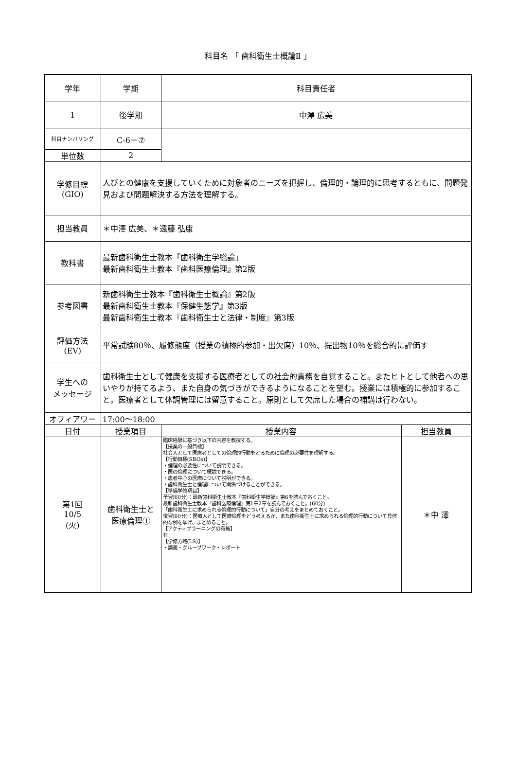科目名 「 歯科衛生士概論Ⅱ 」
| 学年 | 学期 | 科目責任者 | |
| --- | --- | --- | --- |
| 1 | 後学期 | 中澤 広美 | |
| 科目ナンバリング | C-6－⑦ | | |
| 単位数 | 2 | | |
| 学修目標 (GIO) | 人びとの健康を支援していくために対象者のニーズを把握し、倫理的・論理的に思考するともに、問題発見および問題解決する方法を理解する。 | | |
| 担当教員 | ＊中澤 広美、＊遠藤 弘康 | | |
| 教科書 | 最新歯科衛生士教本『歯科衛生学総論」 最新歯科衛生士教本『歯科医療倫理』第2版 | | |
| 参考図書 | 新歯科衛生士教本『歯科衛生士概論』第2版 最新歯科衛生士教本『保健生態学』第3版 最新歯科衛生士教本『歯科衛生士と法律・制度』第3版 | | |
| 評価方法 (EV) | 平常試験80％、履修態度（授業の積極的参加・出欠席）10％、提出物10％を総合的に評価す | | |
| 学生への メッセージ | 歯科衛生士として健康を支援する医療者としての社会的責務を自覚すること。またヒトとして他者への思いやりが持てるよう、また自身の気づきができるようになることを望む。授業には積極的に参加すること。医療者として体調管理には留意すること。原則として欠席した場合の補講は行わない。 | | |
| オフィアワー | 17:00～18:00 | | |
| 日付 | 授業項目 | 授業内容 | 担当教員 |
| 第1回 10/5 (火) | 歯科衛生士と 医療倫理① | 臨床経験に基づき以下の内容を教授する。 【授業の一般目標】 社会人として医療者としての倫理的行動をとるために倫理の必要性を理解する。 【行動目標(SBOs)】 ・倫理の必要性について説明できる。 ・医の倫理について概説できる。 ・患者中心の医療について説明ができる。 ・歯科衛生士と倫理について関係づけることができる。 【準備学修項目】 予習(60分)：最新歯科衛生士教本『歯科衛生学総論』第6を読んでおくこと。 最新歯科衛生士教本『歯科医療倫理』第1章2章を読んでおくこと。(60分) 「歯科衛生士に求められる倫理的行動について」自分の考えをまとめておくこと。 復習(60分)：医療人として医療倫理をどう考えるか、また歯科衛生士に求められる倫理的行動について具体的な例を挙げ、まとめること。 【アクティブラーニングの有無】 有 【学修方略(LS)】 ・講義・グループワーク・レポート | ＊中 澤 |